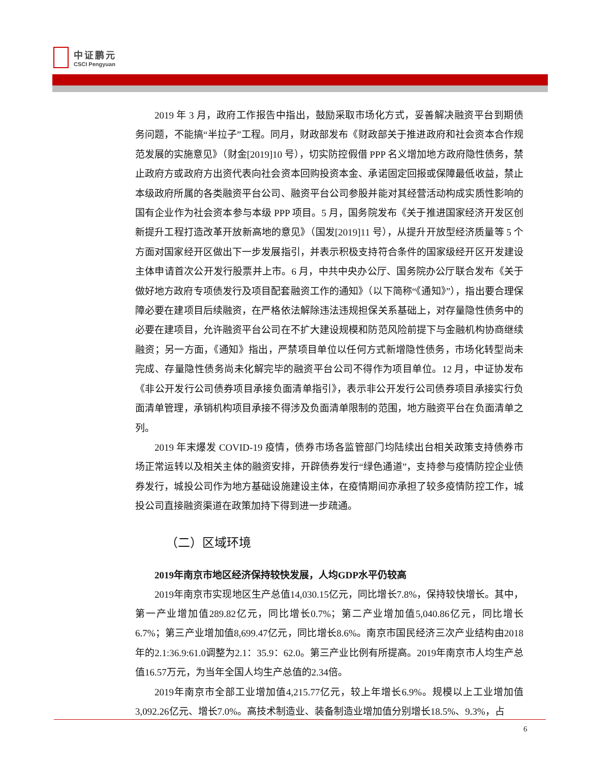中证鹏元
CSCI Pengyuan
2019 年 3 月，政府工作报告中指出，鼓励采取市场化方式，妥善解决融资平台到期债务问题，不能搞“半拉子”工程。同月，财政部发布《财政部关于推进政府和社会资本合作规范发展的实施意见》（财金[2019]10 号），切实防控假借 PPP 名义增加地方政府隐性债务，禁止政府方或政府方出资代表向社会资本回购投资本金、承诺固定回报或保障最低收益，禁止本级政府所属的各类融资平台公司、融资平台公司参股并能对其经营活动构成实质性影响的国有企业作为社会资本参与本级 PPP 项目。5 月，国务院发布《关于推进国家经济开发区创新提升工程打造改革开放新高地的意见》（国发[2019]11 号），从提升开放型经济质量等 5 个方面对国家经开区做出下一步发展指引，并表示积极支持符合条件的国家级经开区开发建设主体申请首次公开发行股票并上市。6 月，中共中央办公厅、国务院办公厅联合发布《关于做好地方政府专项债发行及项目配套融资工作的通知》（以下简称“《通知》”），指出要合理保障必要在建项目后续融资，在严格依法解除违法违规担保关系基础上，对存量隐性债务中的必要在建项目，允许融资平台公司在不扩大建设规模和防范风险前提下与金融机构协商继续融资；另一方面，《通知》指出，严禁项目单位以任何方式新增隐性债务，市场化转型尚未完成、存量隐性债务尚未化解完毕的融资平台公司不得作为项目单位。12 月，中证协发布《非公开发行公司债券项目承接负面清单指引》，表示非公开发行公司债券项目承接实行负面清单管理，承销机构项目承接不得涉及负面清单限制的范围，地方融资平台在负面清单之列。
2019 年末爆发 COVID-19 疫情，债券市场各监管部门均陆续出台相关政策支持债券市场正常运转以及相关主体的融资安排，开辟债券发行“绿色通道”，支持参与疫情防控企业债券发行，城投公司作为地方基础设施建设主体，在疫情期间亦承担了较多疫情防控工作，城投公司直接融资渠道在政策加持下得到进一步疏通。
（二）区域环境
2019年南京市地区经济保持较快发展，人均GDP水平仍较高
2019年南京市实现地区生产总值14,030.15亿元，同比增长7.8%，保持较快增长。其中，第一产业增加值289.82亿元，同比增长0.7%；第二产业增加值5,040.86亿元，同比增长6.7%；第三产业增加值8,699.47亿元，同比增长8.6%。南京市国民经济三次产业结构由2018年的2.1:36.9:61.0调整为2.1：35.9：62.0。第三产业比例有所提高。2019年南京市人均生产总值16.57万元，为当年全国人均生产总值的2.34倍。
2019年南京市全部工业增加值4,215.77亿元，较上年增长6.9%。规模以上工业增加值3,092.26亿元、增长7.0%。高技术制造业、装备制造业增加值分别增长18.5%、9.3%，占
6